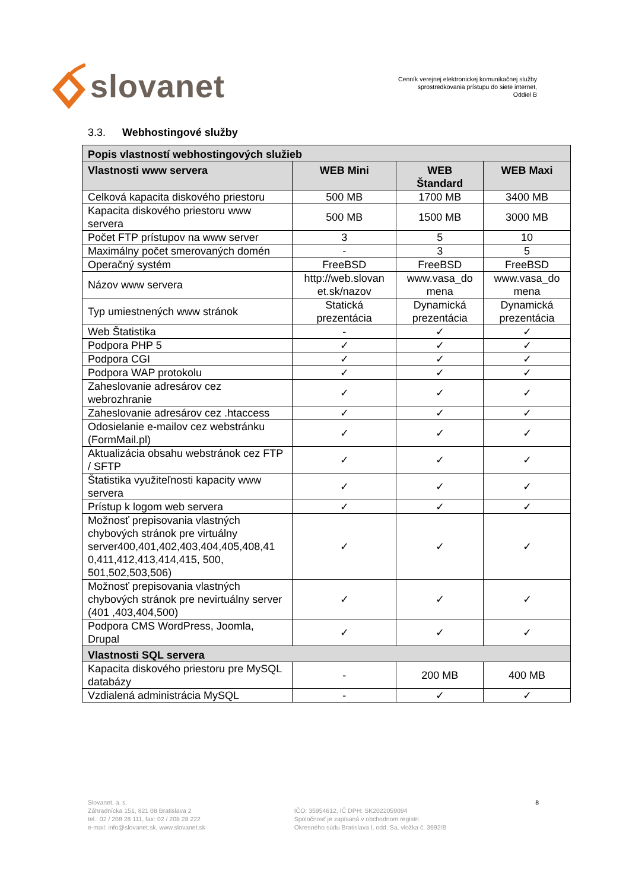slovanet
Cenník verejnej elektronickej komunikačnej služby
sprostredkovania prístupu do siete internet,
Oddiel B
3.3. Webhostingové služby
| Popis vlastností webhostingových služieb | | | |
| --- | --- | --- | --- |
| Vlastnosti www servera | WEB Mini | WEB Štandard | WEB Maxi |
| Celková kapacita diskového priestoru | 500 MB | 1700 MB | 3400 MB |
| Kapacita diskového priestoru www servera | 500 MB | 1500 MB | 3000 MB |
| Počet FTP prístupov na www server | 3 | 5 | 10 |
| Maximálny počet smerovaných domén | - | 3 | 5 |
| Operačný systém | FreeBSD | FreeBSD | FreeBSD |
| Názov www servera | http://web.slovan et.sk/nazov | www.vasa_do mena | www.vasa_do mena |
| Typ umiestnených www stránok | Statická prezentácia | Dynamická prezentácia | Dynamická prezentácia |
| Web Štatistika | - | ✓ | ✓ |
| Podpora PHP 5 | ✓ | ✓ | ✓ |
| Podpora CGI | ✓ | ✓ | ✓ |
| Podpora WAP protokolu | ✓ | ✓ | ✓ |
| Zaheslovanie adresárov cez webrozhranie | ✓ | ✓ | ✓ |
| Zaheslovanie adresárov cez .htaccess | ✓ | ✓ | ✓ |
| Odosielanie e-mailov cez webstránku (FormMail.pl) | ✓ | ✓ | ✓ |
| Aktualizácia obsahu webstránok cez FTP / SFTP | ✓ | ✓ | ✓ |
| Štatistika využiteľnosti kapacity www servera | ✓ | ✓ | ✓ |
| Prístup k logom web servera | ✓ | ✓ | ✓ |
| Možnosť prepisovania vlastných chybových stránok pre virtuálny server400,401,402,403,404,405,408,41 0,411,412,413,414,415, 500, 501,502,503,506) | ✓ | ✓ | ✓ |
| Možnosť prepisovania vlastných chybových stránok pre nevirtuálny server (401 ,403,404,500) | ✓ | ✓ | ✓ |
| Podpora CMS WordPress, Joomla, Drupal | ✓ | ✓ | ✓ |
| Vlastnosti SQL servera | | | |
| Kapacita diskového priestoru pre MySQL databázy | - | 200 MB | 400 MB |
| Vzdialená administrácia MySQL | - | ✓ | ✓ |
Slovanet, a. s.
Záhradnícka 151, 821 08 Bratislava 2
tel.: 02 / 208 28 111, fax: 02 / 208 28 222
e-mail: info@slovanet.sk, www.slovanet.sk
IČO: 35954612, IČ DPH: SK2022059094
Spoločnosť je zapísaná v obchodnom registri
Okresného súdu Bratislava I, odd. Sa, vložka č. 3692/B
8